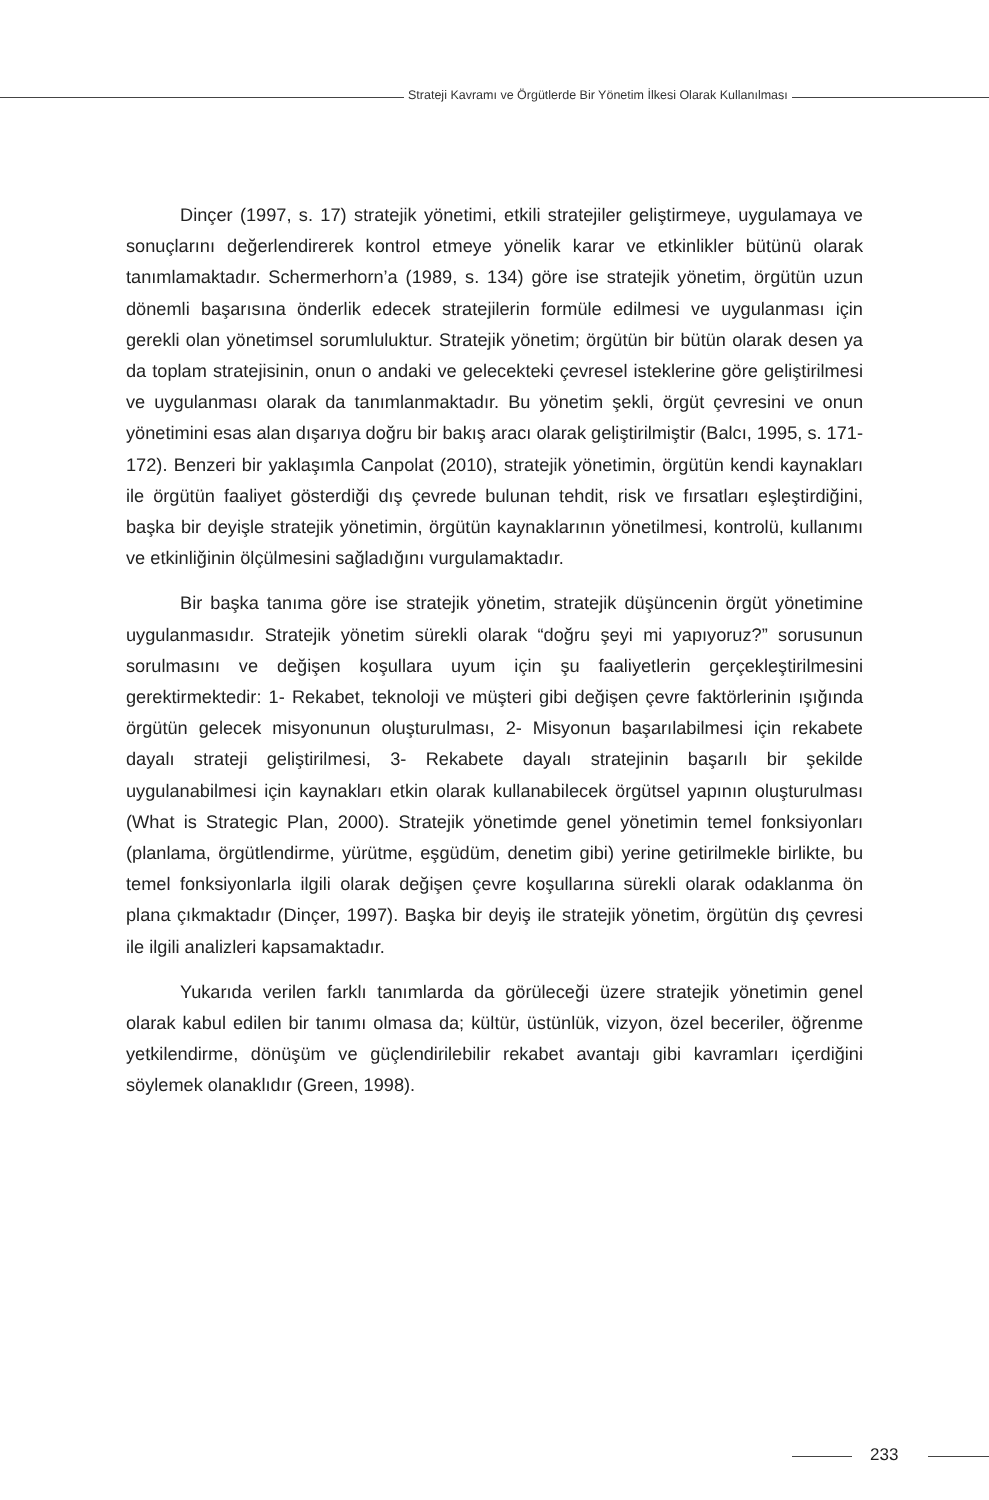Strateji Kavramı ve Örgütlerde Bir Yönetim İlkesi Olarak Kullanılması
Dinçer (1997, s. 17) stratejik yönetimi, etkili stratejiler geliştirmeye, uygulamaya ve sonuçlarını değerlendirerek kontrol etmeye yönelik karar ve etkinlikler bütünü olarak tanımlamaktadır. Schermerhorn’a (1989, s. 134) göre ise stratejik yönetim, örgütün uzun dönemli başarısına önderlik edecek stratejilerin formüle edilmesi ve uygulanması için gerekli olan yönetimsel sorumluluktur. Stratejik yönetim; örgütün bir bütün olarak desen ya da toplam stratejisinin, onun o andaki ve gelecekteki çevresel isteklerine göre geliştirilmesi ve uygulanması olarak da tanımlanmaktadır. Bu yönetim şekli, örgüt çevresini ve onun yönetimini esas alan dışarıya doğru bir bakış aracı olarak geliştirilmiştir (Balcı, 1995, s. 171-172). Benzeri bir yaklaşımla Canpolat (2010), stratejik yönetimin, örgütün kendi kaynakları ile örgütün faaliyet gösterdiği dış çevrede bulunan tehdit, risk ve fırsatları eşleştirdiğini, başka bir deyişle stratejik yönetimin, örgütün kaynaklarının yönetilmesi, kontrolü, kullanımı ve etkinliğinin ölçülmesini sağladığını vurgulamaktadır.
Bir başka tanıma göre ise stratejik yönetim, stratejik düşüncenin örgüt yönetimine uygulanmasıdır. Stratejik yönetim sürekli olarak “doğru şeyi mi yapıyoruz?” sorusunun sorulmasını ve değişen koşullara uyum için şu faaliyetlerin gerçekleştirilmesini gerektirmektedir: 1- Rekabet, teknoloji ve müşteri gibi değişen çevre faktörlerinin ışığında örgütün gelecek misyonunun oluşturulması, 2- Misyonun başarılabilmesi için rekabete dayalı strateji geliştirilmesi, 3- Rekabete dayalı stratejinin başarılı bir şekilde uygulanabilmesi için kaynakları etkin olarak kullanabilecek örgütsel yapının oluşturulması (What is Strategic Plan, 2000). Stratejik yönetimde genel yönetimin temel fonksiyonları (planlama, örgütlendirme, yürütme, eşgüdüm, denetim gibi) yerine getirilmekle birlikte, bu temel fonksiyonlarla ilgili olarak değişen çevre koşullarına sürekli olarak odaklanma ön plana çıkmaktadır (Dinçer, 1997). Başka bir deyiş ile stratejik yönetim, örgütün dış çevresi ile ilgili analizleri kapsamaktadır.
Yukarıda verilen farklı tanımlarda da görüleceği üzere stratejik yönetimin genel olarak kabul edilen bir tanımı olmasa da; kültür, üstünlük, vizyon, özel beceriler, öğrenme yetkilendirme, dönüşüm ve güçlendirilebilir rekabet avantajı gibi kavramları içerdiğini söylemek olanaklıdır (Green, 1998).
233